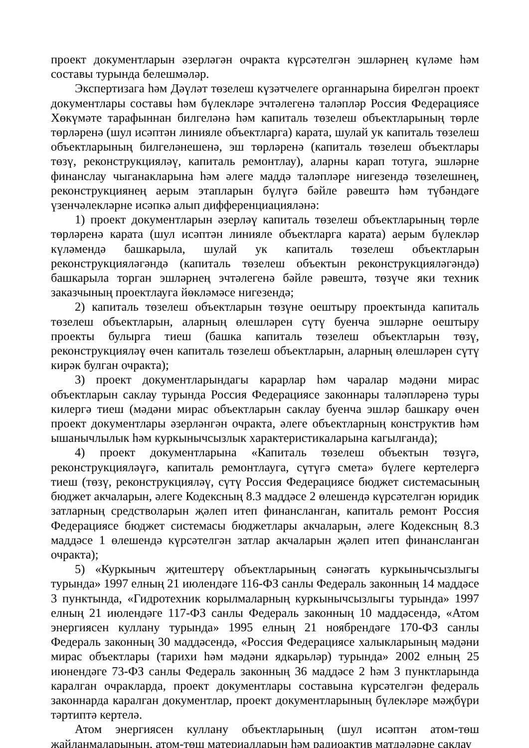проект документларын әзерләгән очракта күрсәтелгән эшләрнең күләме һәм составы турында белешмәләр.
Экспертизага һәм Дәүләт төзелеш күзәтчелеге органнарына бирелгән проект документлары составы һәм бүлекләре эчтәлегенә таләпләр Россия Федерациясе Хөкүмәте тарафыннан билгеләнә һәм капиталь төзелеш объектларының төрле төрләренә (шул исәптән линияле объектларга) карата, шулай ук капиталь төзелеш объектларының билгеләнешенә, эш төрләренә (капиталь төзелеш объектлары төзү, реконструкцияләү, капиталь ремонтлау), аларны карап тотуга, эшләрне финанслау чыганакларына һәм әлеге маддә таләпләре нигезендә төзелешнең, реконструкциянең аерым этапларын бүлүгә бәйле рәвештә һәм түбәндәге үзенчәлекләрне исәпкә алып дифференциацияләнә:
1) проект документларын әзерләү капиталь төзелеш объектларының төрле төрләренә карата (шул исәптән линияле объектларга карата) аерым бүлекләр күләмендә башкарыла, шулай ук капиталь төзелеш объектларын реконструкцияләгәндә (капиталь төзелеш объектын реконструкцияләгәндә) башкарыла торган эшләрнең эчтәлегенә бәйле рәвештә, төзүче яки техник заказчының проектлауга йөкләмәсе нигезендә;
2) капиталь төзелеш объектларын төзүне оештыру проектында капиталь төзелеш объектларын, аларның өлешләрен сүтү буенча эшләрне оештыру проекты булырга тиеш (башка капиталь төзелеш объектларын төзү, реконструкцияләү өчен капиталь төзелеш объектларын, аларның өлешләрен сүтү кирәк булган очракта);
3) проект документларындагы карарлар һәм чаралар мәдәни мирас объектларын саклау турында Россия Федерациясе законнары таләпләренә туры килергә тиеш (мәдәни мирас объектларын саклау буенча эшләр башкару өчен проект документлары әзерләнгән очракта, әлеге объектларның конструктив һәм ышанычлылык һәм куркынычсызлык характеристикаларына кагылганда);
4) проект документларына «Капиталь төзелеш объектын төзүгә, реконструкцияләүгә, капиталь ремонтлауга, сүтүгә смета» бүлеге кертелергә тиеш (төзү, реконструкцияләү, сүтү Россия Федерациясе бюджет системасының бюджет акчаларын, әлеге Кодексның 8.3 маддәсе 2 өлешендә күрсәтелгән юридик затларның средстволарын җәлеп итеп финансланган, капиталь ремонт Россия Федерациясе бюджет системасы бюджетлары акчаларын, әлеге Кодексның 8.3 маддәсе 1 өлешендә күрсәтелгән затлар акчаларын җәлеп итеп финансланган очракта);
5) «Куркыныч җитештерү объектларының сәнәгать куркынычсызлыгы турында» 1997 елның 21 июлендәге 116-ФЗ санлы Федераль законның 14 маддәсе 3 пунктында, «Гидротехник корылмаларның куркынычсызлыгы турында» 1997 елның 21 июлендәге 117-ФЗ санлы Федераль законның 10 маддәсендә, «Атом энергиясен куллану турында» 1995 елның 21 ноябрендәге 170-ФЗ санлы Федераль законның 30 маддәсендә, «Россия Федерациясе халыкларының мәдәни мирас объектлары (тарихи һәм мәдәни ядкарьләр) турында» 2002 елның 25 июнендәге 73-ФЗ санлы Федераль законның 36 маддәсе 2 һәм 3 пунктларында каралган очракларда, проект документлары составына күрсәтелгән федераль законнарда каралган документлар, проект документларының бүлекләре мәҗбүри тәртиптә кертелә.
Атом энергиясен куллану объектларының (шул исәптән атом-төш җайланмаларының, атом-төш материалларын һәм радиоактив матдәләрне саклау